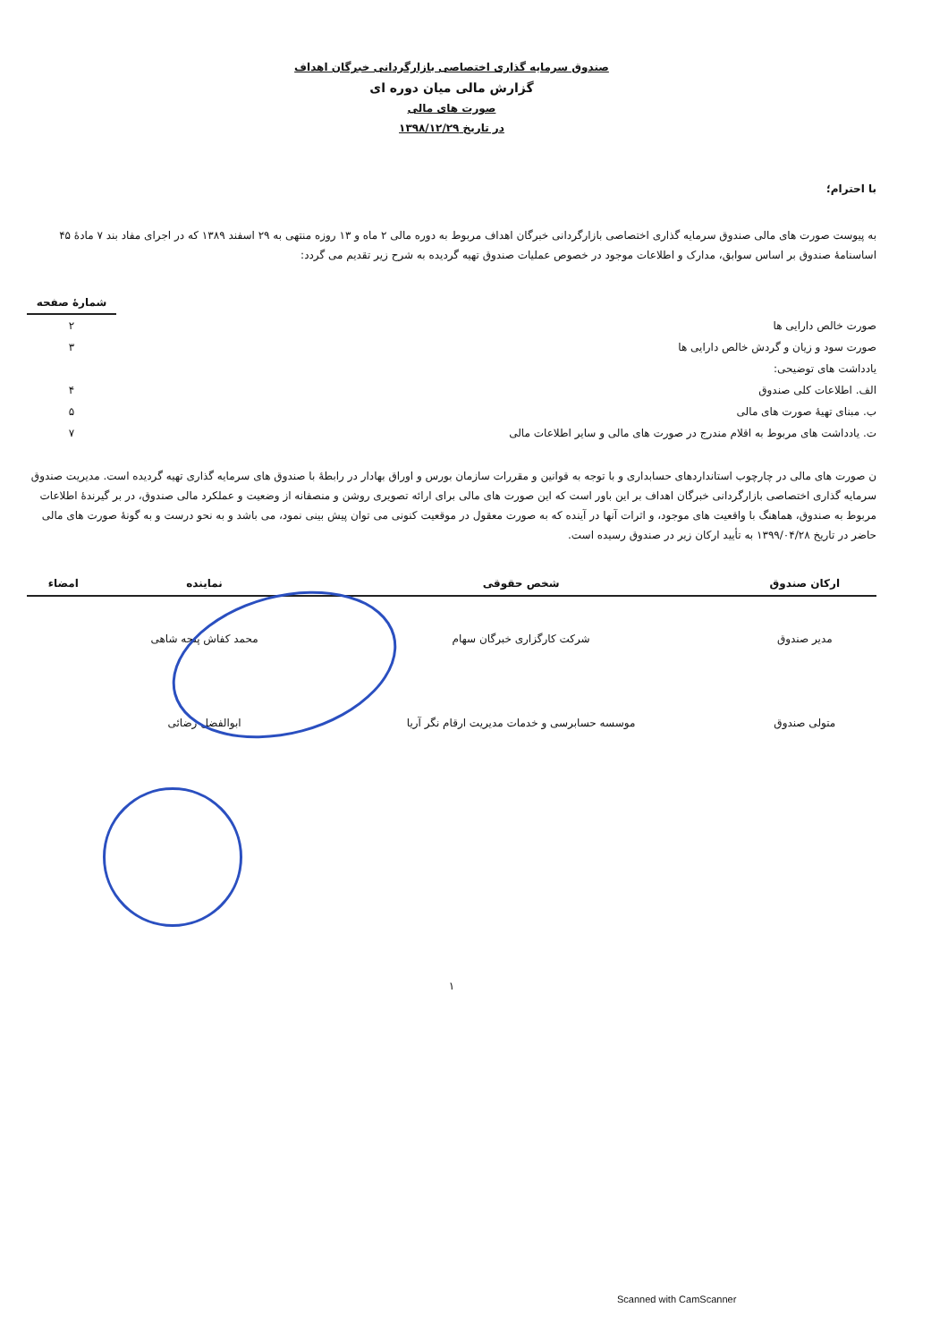صندوق سرمایه گذاری اختصاصی بازارگردانی خبرگان اهداف
گزارش مالی میان دوره ای
صورت های مالی
در تاریخ ۱۳۹۸/۱۲/۲۹
با احترام؛
به پیوست صورت های مالی صندوق سرمایه گذاری اختصاصی بازارگردانی خبرگان اهداف مربوط به دوره مالی ۲ ماه و ۱۳ روزه منتهی به ۲۹ اسفند ۱۳۸۹ که در اجرای مفاد بند ۷ مادهٔ ۴۵ اساسنامهٔ صندوق بر اساس سوابق، مدارک و اطلاعات موجود در خصوص عملیات صندوق تهیه گردیده به شرح زیر تقدیم می گردد:
| | شمارهٔ صفحه |
| صورت خالص دارایی ها | ۲ |
| صورت سود و زیان و گردش خالص دارایی ها | ۳ |
| یادداشت های توضیحی: | |
| الف. اطلاعات کلی صندوق | ۴ |
| ب. مبنای تهیهٔ صورت های مالی | ۵ |
| ت. یادداشت های مربوط به اقلام مندرج در صورت های مالی و سایر اطلاعات مالی | ۷ |
ن صورت های مالی در چارچوب استانداردهای حسابداری و با توجه به قوانین و مقررات سازمان بورس و اوراق بهادار در رابطهٔ با صندوق های سرمایه گذاری تهیه گردیده است. مدیریت صندوق سرمایه گذاری اختصاصی بازارگردانی خبرگان اهداف بر این باور است که این صورت های مالی برای ارائه تصویری روشن و منصفانه از وضعیت و عملکرد مالی صندوق، در بر گیرندهٔ اطلاعات مربوط به صندوق، هماهنگ با واقعیت های موجود، و اثرات آنها در آینده که به صورت معقول در موقعیت کنونی می توان پیش بینی نمود، می باشد و به نحو درست و به گونهٔ صورت های مالی حاضر در تاریخ ۱۳۹۹/۰۴/۲۸ به تأیید ارکان زیر در صندوق رسیده است.
| ارکان صندوق | شخص حقوقی | نماینده | امضاء |
| --- | --- | --- | --- |
| مدیر صندوق | شرکت کارگزاری خبرگان سهام | محمد کفاش پنجه شاهی | |
| متولی صندوق | موسسه حسابرسی و خدمات مدیریت ارقام نگر آریا | ابوالفضل رضائی | |
۱
Scanned with CamScanner